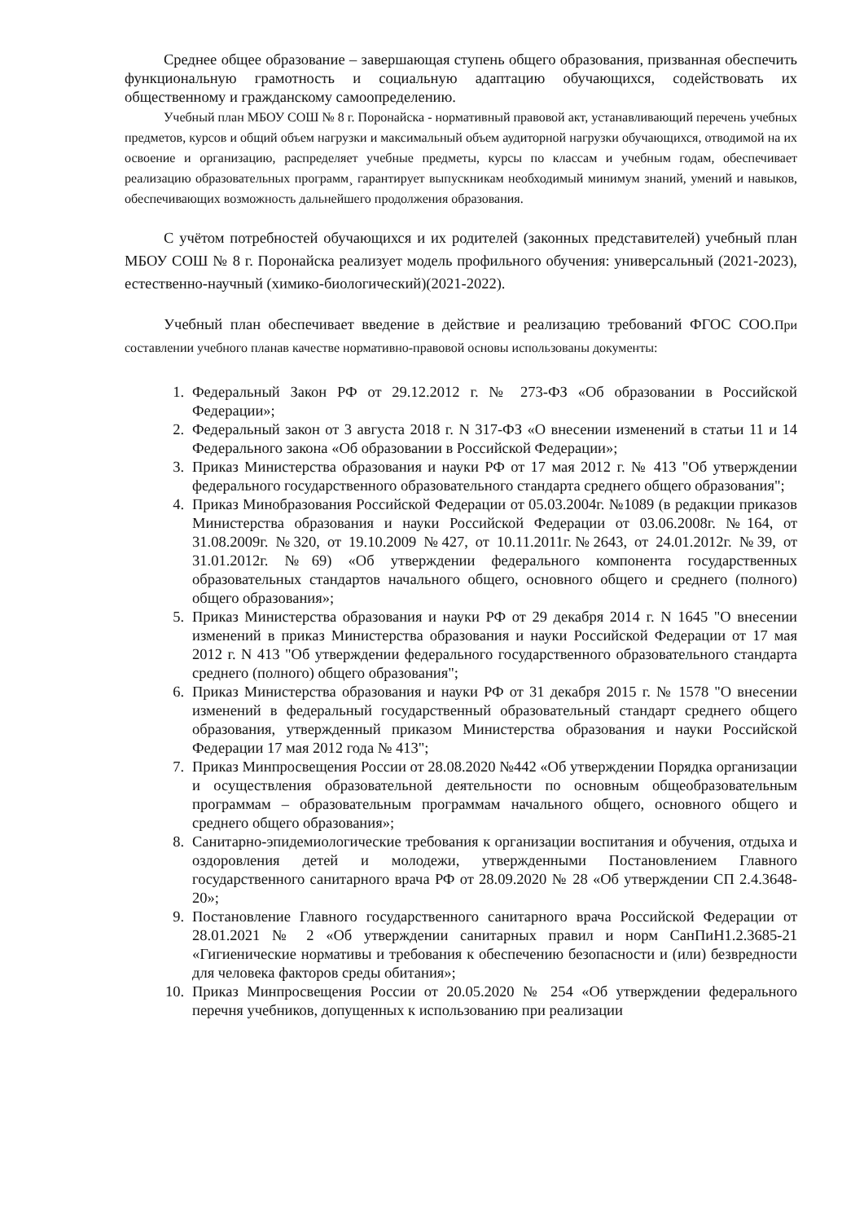Среднее общее образование – завершающая ступень общего образования, призванная обеспечить функциональную грамотность и социальную адаптацию обучающихся, содействовать их общественному и гражданскому самоопределению.
Учебный план МБОУ СОШ № 8 г. Поронайска - нормативный правовой акт, устанавливающий перечень учебных предметов, курсов и общий объем нагрузки и максимальный объем аудиторной нагрузки обучающихся, отводимой на их освоение и организацию, распределяет учебные предметы, курсы по классам и учебным годам, обеспечивает реализацию образовательных программ¸ гарантирует выпускникам необходимый минимум знаний, умений и навыков, обеспечивающих возможность дальнейшего продолжения образования.
С учётом потребностей обучающихся и их родителей (законных представителей) учебный план МБОУ СОШ № 8 г. Поронайска реализует модель профильного обучения: универсальный (2021-2023), естественно-научный (химико-биологический)(2021-2022).
Учебный план обеспечивает введение в действие и реализацию требований ФГОС СОО.При составлении учебного планав качестве нормативно-правовой основы использованы документы:
1. Федеральный Закон РФ от 29.12.2012 г. № 273-ФЗ «Об образовании в Российской Федерации»;
2. Федеральный закон от 3 августа 2018 г. N 317-ФЗ «О внесении изменений в статьи 11 и 14 Федерального закона «Об образовании в Российской Федерации»;
3. Приказ Министерства образования и науки РФ от 17 мая 2012 г. № 413 "Об утверждении федерального государственного образовательного стандарта среднего общего образования";
4. Приказ Минобразования Российской Федерации от 05.03.2004г. №1089 (в редакции приказов Министерства образования и науки Российской Федерации от 03.06.2008г. №164, от 31.08.2009г. №320, от 19.10.2009 №427, от 10.11.2011г.№2643, от 24.01.2012г. №39, от 31.01.2012г. №69) «Об утверждении федерального компонента государственных образовательных стандартов начального общего, основного общего и среднего (полного) общего образования»;
5. Приказ Министерства образования и науки РФ от 29 декабря 2014 г. N 1645 "О внесении изменений в приказ Министерства образования и науки Российской Федерации от 17 мая 2012 г. N 413 "Об утверждении федерального государственного образовательного стандарта среднего (полного) общего образования";
6. Приказ Министерства образования и науки РФ от 31 декабря 2015 г. № 1578 "О внесении изменений в федеральный государственный образовательный стандарт среднего общего образования, утвержденный приказом Министерства образования и науки Российской Федерации 17 мая 2012 года № 413";
7. Приказ Минпросвещения России от 28.08.2020 №442 «Об утверждении Порядка организации и осуществления образовательной деятельности по основным общеобразовательным программам – образовательным программам начального общего, основного общего и среднего общего образования»;
8. Санитарно-эпидемиологические требования к организации воспитания и обучения, отдыха и оздоровления детей и молодежи, утвержденными Постановлением Главного государственного санитарного врача РФ от 28.09.2020 № 28 «Об утверждении СП 2.4.3648-20»;
9. Постановление Главного государственного санитарного врача Российской Федерации от 28.01.2021 № 2 «Об утверждении санитарных правил и норм СанПиН1.2.3685-21 «Гигиенические нормативы и требования к обеспечению безопасности и (или) безвредности для человека факторов среды обитания»;
10. Приказ Минпросвещения России от 20.05.2020 № 254 «Об утверждении федерального перечня учебников, допущенных к использованию при реализации